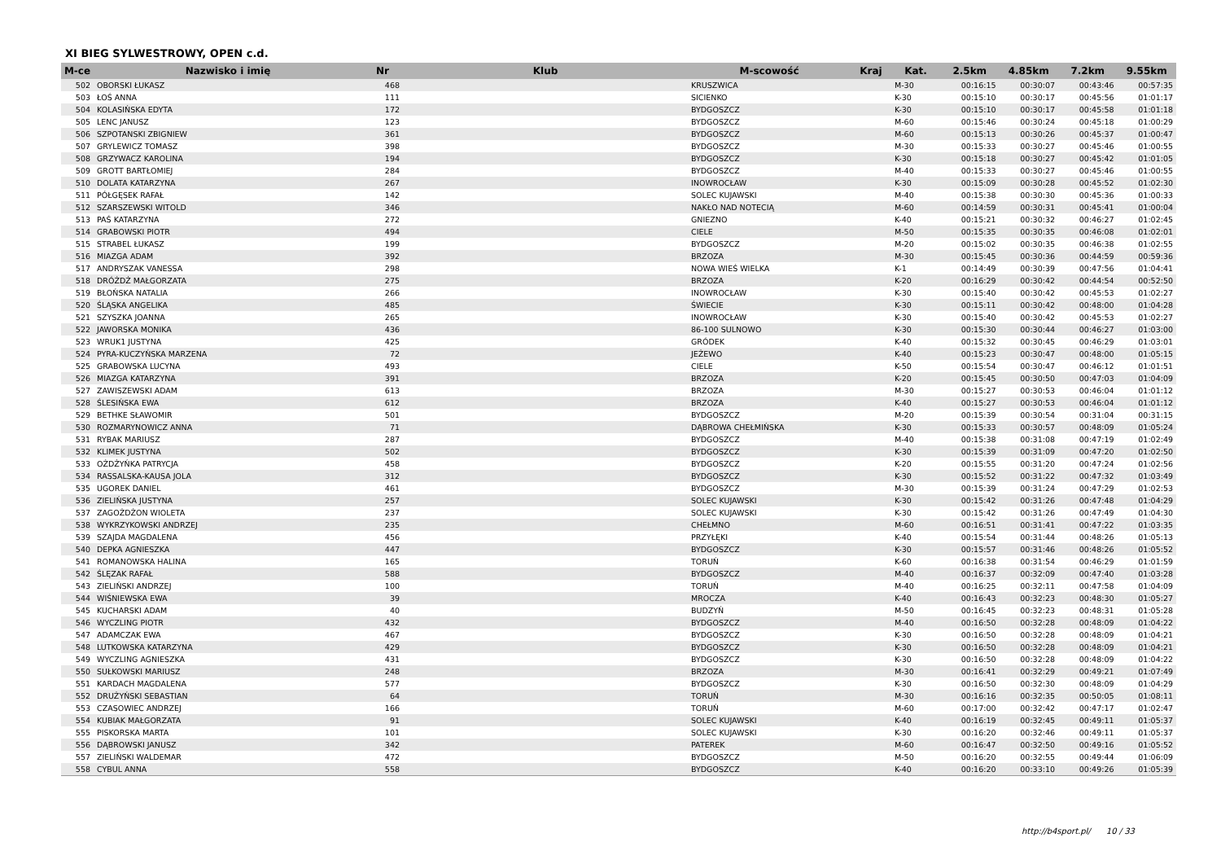XI BIEG SYLWESTROWY, OPEN c.d.
| M-ce | Nazwisko i imię | Nr | Klub | M-scowość | Kraj | Kat. | 2.5km | 4.85km | 7.2km | 9.55km |
| --- | --- | --- | --- | --- | --- | --- | --- | --- | --- | --- |
| 502 | OBORSKI ŁUKASZ | 468 | | KRUSZWICA | | M-30 | 00:16:15 | 00:30:07 | 00:43:46 | 00:57:35 |
| 503 | ŁOŚ ANNA | 111 | | SICIENKO | | K-30 | 00:15:10 | 00:30:17 | 00:45:56 | 01:01:17 |
| 504 | KOLASIŃSKA EDYTA | 172 | | BYDGOSZCZ | | K-30 | 00:15:10 | 00:30:17 | 00:45:58 | 01:01:18 |
| 505 | LENC JANUSZ | 123 | | BYDGOSZCZ | | M-60 | 00:15:46 | 00:30:24 | 00:45:18 | 01:00:29 |
| 506 | SZPOTANSKI ZBIGNIEW | 361 | | BYDGOSZCZ | | M-60 | 00:15:13 | 00:30:26 | 00:45:37 | 01:00:47 |
| 507 | GRYLEWICZ TOMASZ | 398 | | BYDGOSZCZ | | M-30 | 00:15:33 | 00:30:27 | 00:45:46 | 01:00:55 |
| 508 | GRZYWACZ KAROLINA | 194 | | BYDGOSZCZ | | K-30 | 00:15:18 | 00:30:27 | 00:45:42 | 01:01:05 |
| 509 | GROTT BARTŁOMIEJ | 284 | | BYDGOSZCZ | | M-40 | 00:15:33 | 00:30:27 | 00:45:46 | 01:00:55 |
| 510 | DOLATA KATARZYNA | 267 | | INOWROCŁAW | | K-30 | 00:15:09 | 00:30:28 | 00:45:52 | 01:02:30 |
| 511 | PÓŁGĘSEK RAFAŁ | 142 | | SOLEC KUJAWSKI | | M-40 | 00:15:38 | 00:30:30 | 00:45:36 | 01:00:33 |
| 512 | SZARSZEWSKI WITOLD | 346 | | NAKŁO NAD NOTECIĄ | | M-60 | 00:14:59 | 00:30:31 | 00:45:41 | 01:00:04 |
| 513 | PAŚ KATARZYNA | 272 | | GNIEZNO | | K-40 | 00:15:21 | 00:30:32 | 00:46:27 | 01:02:45 |
| 514 | GRABOWSKI PIOTR | 494 | | CIELE | | M-50 | 00:15:35 | 00:30:35 | 00:46:08 | 01:02:01 |
| 515 | STRABEL ŁUKASZ | 199 | | BYDGOSZCZ | | M-20 | 00:15:02 | 00:30:35 | 00:46:38 | 01:02:55 |
| 516 | MIAZGA ADAM | 392 | | BRZOZA | | M-30 | 00:15:45 | 00:30:36 | 00:44:59 | 00:59:36 |
| 517 | ANDRYSZAK VANESSA | 298 | | NOWA WIEŚ WIELKA | | K-1 | 00:14:49 | 00:30:39 | 00:47:56 | 01:04:41 |
| 518 | DRÓŻDŻ MAŁGORZATA | 275 | | BRZOZA | | K-20 | 00:16:29 | 00:30:42 | 00:44:54 | 00:52:50 |
| 519 | BŁOŃSKA NATALIA | 266 | | INOWROCŁAW | | K-30 | 00:15:40 | 00:30:42 | 00:45:53 | 01:02:27 |
| 520 | ŚLĄSKA ANGELIKA | 485 | | ŚWIECIE | | K-30 | 00:15:11 | 00:30:42 | 00:48:00 | 01:04:28 |
| 521 | SZYSZKA JOANNA | 265 | | INOWROCŁAW | | K-30 | 00:15:40 | 00:30:42 | 00:45:53 | 01:02:27 |
| 522 | JAWORSKA MONIKA | 436 | | 86-100 SULNOWO | | K-30 | 00:15:30 | 00:30:44 | 00:46:27 | 01:03:00 |
| 523 | WRUK1 JUSTYNA | 425 | | GRÓDEK | | K-40 | 00:15:32 | 00:30:45 | 00:46:29 | 01:03:01 |
| 524 | PYRA-KUCZYŃSKA MARZENA | 72 | | JEŻEWO | | K-40 | 00:15:23 | 00:30:47 | 00:48:00 | 01:05:15 |
| 525 | GRABOWSKA LUCYNA | 493 | | CIELE | | K-50 | 00:15:54 | 00:30:47 | 00:46:12 | 01:01:51 |
| 526 | MIAZGA KATARZYNA | 391 | | BRZOZA | | K-20 | 00:15:45 | 00:30:50 | 00:47:03 | 01:04:09 |
| 527 | ZAWISZEWSKI ADAM | 613 | | BRZOZA | | M-30 | 00:15:27 | 00:30:53 | 00:46:04 | 01:01:12 |
| 528 | ŚLESIŃSKA EWA | 612 | | BRZOZA | | K-40 | 00:15:27 | 00:30:53 | 00:46:04 | 01:01:12 |
| 529 | BETHKE SŁAWOMIR | 501 | | BYDGOSZCZ | | M-20 | 00:15:39 | 00:30:54 | 00:31:04 | 00:31:15 |
| 530 | ROZMARYNOWICZ ANNA | 71 | | DĄBROWA CHEŁMIŃSKA | | K-30 | 00:15:33 | 00:30:57 | 00:48:09 | 01:05:24 |
| 531 | RYBAK MARIUSZ | 287 | | BYDGOSZCZ | | M-40 | 00:15:38 | 00:31:08 | 00:47:19 | 01:02:49 |
| 532 | KLIMEK JUSTYNA | 502 | | BYDGOSZCZ | | K-30 | 00:15:39 | 00:31:09 | 00:47:20 | 01:02:50 |
| 533 | OŻDŻYŃKA PATRYCJA | 458 | | BYDGOSZCZ | | K-20 | 00:15:55 | 00:31:20 | 00:47:24 | 01:02:56 |
| 534 | RASSALSKA-KAUSA JOLA | 312 | | BYDGOSZCZ | | K-30 | 00:15:52 | 00:31:22 | 00:47:32 | 01:03:49 |
| 535 | UGOREK DANIEL | 461 | | BYDGOSZCZ | | M-30 | 00:15:39 | 00:31:24 | 00:47:29 | 01:02:53 |
| 536 | ZIELIŃSKA JUSTYNA | 257 | | SOLEC KUJAWSKI | | K-30 | 00:15:42 | 00:31:26 | 00:47:48 | 01:04:29 |
| 537 | ZAGOŻDŻON WIOLETA | 237 | | SOLEC KUJAWSKI | | K-30 | 00:15:42 | 00:31:26 | 00:47:49 | 01:04:30 |
| 538 | WYKRZYKOWSKI ANDRZEJ | 235 | | CHEŁMNO | | M-60 | 00:16:51 | 00:31:41 | 00:47:22 | 01:03:35 |
| 539 | SZAJDA MAGDALENA | 456 | | PRZYŁĘKI | | K-40 | 00:15:54 | 00:31:44 | 00:48:26 | 01:05:13 |
| 540 | DEPKA AGNIESZKA | 447 | | BYDGOSZCZ | | K-30 | 00:15:57 | 00:31:46 | 00:48:26 | 01:05:52 |
| 541 | ROMANOWSKA HALINA | 165 | | TORUŃ | | K-60 | 00:16:38 | 00:31:54 | 00:46:29 | 01:01:59 |
| 542 | ŚLĘZAK RAFAŁ | 588 | | BYDGOSZCZ | | M-40 | 00:16:37 | 00:32:09 | 00:47:40 | 01:03:28 |
| 543 | ZIELIŃSKI ANDRZEJ | 100 | | TORUŃ | | M-40 | 00:16:25 | 00:32:11 | 00:47:58 | 01:04:09 |
| 544 | WIŚNIEWSKA EWA | 39 | | MROCZA | | K-40 | 00:16:43 | 00:32:23 | 00:48:30 | 01:05:27 |
| 545 | KUCHARSKI ADAM | 40 | | BUDZYŃ | | M-50 | 00:16:45 | 00:32:23 | 00:48:31 | 01:05:28 |
| 546 | WYCZLING PIOTR | 432 | | BYDGOSZCZ | | M-40 | 00:16:50 | 00:32:28 | 00:48:09 | 01:04:22 |
| 547 | ADAMCZAK EWA | 467 | | BYDGOSZCZ | | K-30 | 00:16:50 | 00:32:28 | 00:48:09 | 01:04:21 |
| 548 | LUTKOWSKA KATARZYNA | 429 | | BYDGOSZCZ | | K-30 | 00:16:50 | 00:32:28 | 00:48:09 | 01:04:21 |
| 549 | WYCZLING AGNIESZKA | 431 | | BYDGOSZCZ | | K-30 | 00:16:50 | 00:32:28 | 00:48:09 | 01:04:22 |
| 550 | SUŁKOWSKI MARIUSZ | 248 | | BRZOZA | | M-30 | 00:16:41 | 00:32:29 | 00:49:21 | 01:07:49 |
| 551 | KARDACH MAGDALENA | 577 | | BYDGOSZCZ | | K-30 | 00:16:50 | 00:32:30 | 00:48:09 | 01:04:29 |
| 552 | DRUŻYŃSKI SEBASTIAN | 64 | | TORUŃ | | M-30 | 00:16:16 | 00:32:35 | 00:50:05 | 01:08:11 |
| 553 | CZASOWIEC ANDRZEJ | 166 | | TORUŃ | | M-60 | 00:17:00 | 00:32:42 | 00:47:17 | 01:02:47 |
| 554 | KUBIAK MAŁGORZATA | 91 | | SOLEC KUJAWSKI | | K-40 | 00:16:19 | 00:32:45 | 00:49:11 | 01:05:37 |
| 555 | PISKORSKA MARTA | 101 | | SOLEC KUJAWSKI | | K-30 | 00:16:20 | 00:32:46 | 00:49:11 | 01:05:37 |
| 556 | DĄBROWSKI JANUSZ | 342 | | PATEREK | | M-60 | 00:16:47 | 00:32:50 | 00:49:16 | 01:05:52 |
| 557 | ZIELIŃSKI WALDEMAR | 472 | | BYDGOSZCZ | | M-50 | 00:16:20 | 00:32:55 | 00:49:44 | 01:06:09 |
| 558 | CYBUL ANNA | 558 | | BYDGOSZCZ | | K-40 | 00:16:20 | 00:33:10 | 00:49:26 | 01:05:39 |
http://b4sport.pl/ 10 / 33